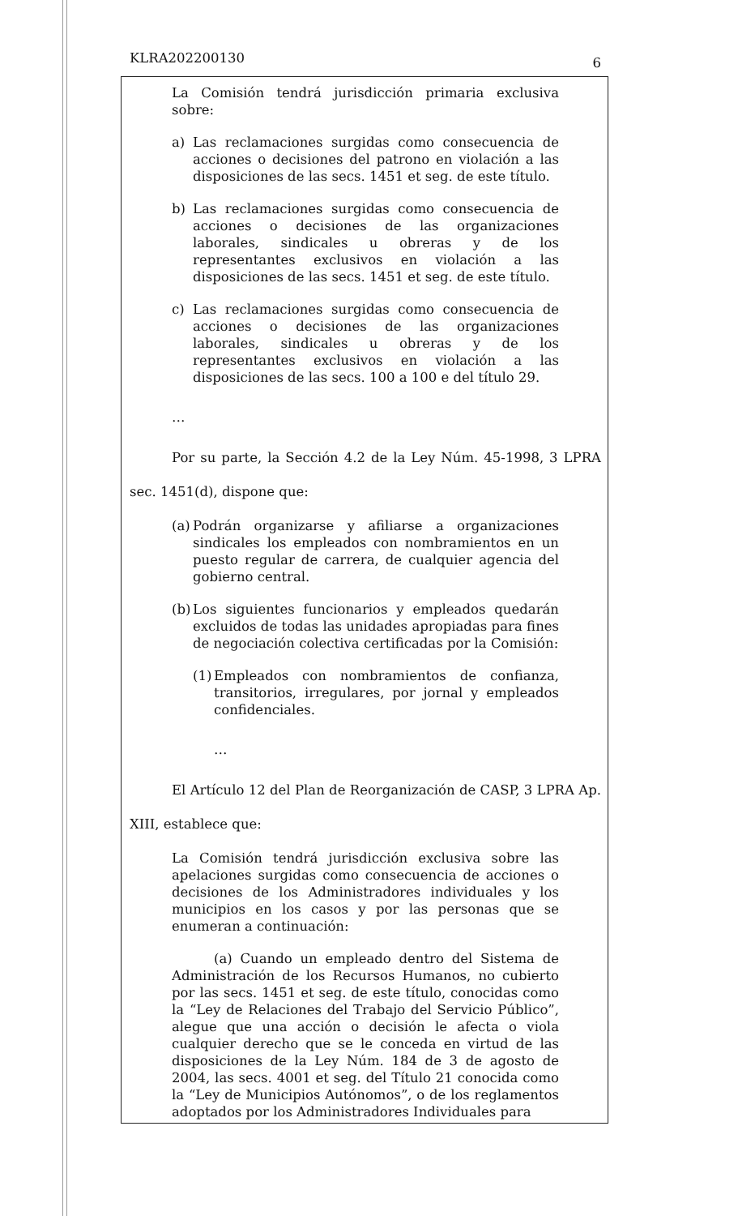KLRA202200130 6
La Comisión tendrá jurisdicción primaria exclusiva sobre:
a) Las reclamaciones surgidas como consecuencia de acciones o decisiones del patrono en violación a las disposiciones de las secs. 1451 et seg. de este título.
b) Las reclamaciones surgidas como consecuencia de acciones o decisiones de las organizaciones laborales, sindicales u obreras y de los representantes exclusivos en violación a las disposiciones de las secs. 1451 et seg. de este título.
c) Las reclamaciones surgidas como consecuencia de acciones o decisiones de las organizaciones laborales, sindicales u obreras y de los representantes exclusivos en violación a las disposiciones de las secs. 100 a 100 e del título 29.
…
Por su parte, la Sección 4.2 de la Ley Núm. 45-1998, 3 LPRA sec. 1451(d), dispone que:
(a) Podrán organizarse y afiliarse a organizaciones sindicales los empleados con nombramientos en un puesto regular de carrera, de cualquier agencia del gobierno central.
(b) Los siguientes funcionarios y empleados quedarán excluidos de todas las unidades apropiadas para fines de negociación colectiva certificadas por la Comisión:
(1) Empleados con nombramientos de confianza, transitorios, irregulares, por jornal y empleados confidenciales.
…
El Artículo 12 del Plan de Reorganización de CASP, 3 LPRA Ap. XIII, establece que:
La Comisión tendrá jurisdicción exclusiva sobre las apelaciones surgidas como consecuencia de acciones o decisiones de los Administradores individuales y los municipios en los casos y por las personas que se enumeran a continuación:
(a) Cuando un empleado dentro del Sistema de Administración de los Recursos Humanos, no cubierto por las secs. 1451 et seg. de este título, conocidas como la “Ley de Relaciones del Trabajo del Servicio Público”, alegue que una acción o decisión le afecta o viola cualquier derecho que se le conceda en virtud de las disposiciones de la Ley Núm. 184 de 3 de agosto de 2004, las secs. 4001 et seg. del Título 21 conocida como la “Ley de Municipios Autónomos”, o de los reglamentos adoptados por los Administradores Individuales para